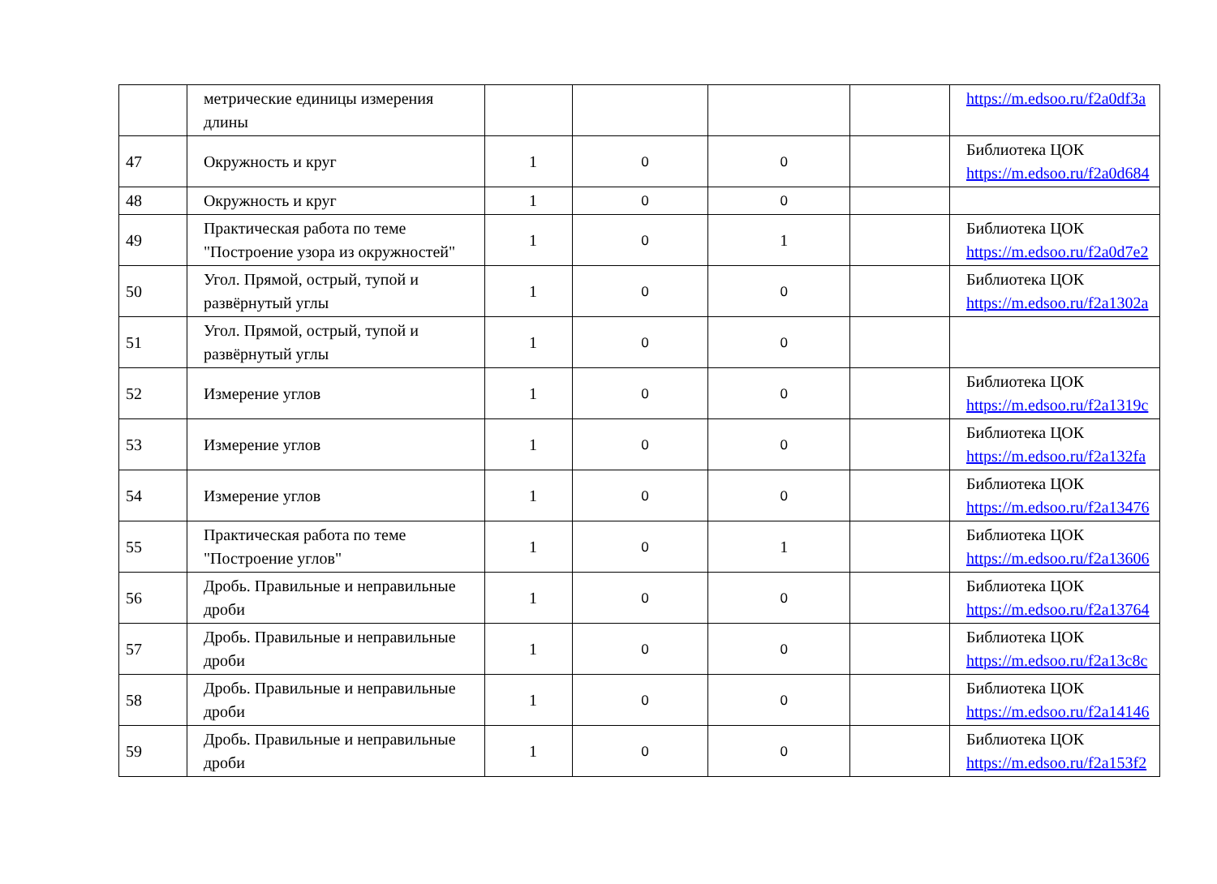| | метрические единицы измерения длины | | | | | https://m.edsoo.ru/f2a0df3a |
| 47 | Окружность и круг | 1 | 0 | 0 | | Библиотека ЦОК https://m.edsoo.ru/f2a0d684 |
| 48 | Окружность и круг | 1 | 0 | 0 | | |
| 49 | Практическая работа по теме "Построение узора из окружностей" | 1 | 0 | 1 | | Библиотека ЦОК https://m.edsoo.ru/f2a0d7e2 |
| 50 | Угол. Прямой, острый, тупой и развёрнутый углы | 1 | 0 | 0 | | Библиотека ЦОК https://m.edsoo.ru/f2a1302a |
| 51 | Угол. Прямой, острый, тупой и развёрнутый углы | 1 | 0 | 0 | | |
| 52 | Измерение углов | 1 | 0 | 0 | | Библиотека ЦОК https://m.edsoo.ru/f2a1319c |
| 53 | Измерение углов | 1 | 0 | 0 | | Библиотека ЦОК https://m.edsoo.ru/f2a132fa |
| 54 | Измерение углов | 1 | 0 | 0 | | Библиотека ЦОК https://m.edsoo.ru/f2a13476 |
| 55 | Практическая работа по теме "Построение углов" | 1 | 0 | 1 | | Библиотека ЦОК https://m.edsoo.ru/f2a13606 |
| 56 | Дробь. Правильные и неправильные дроби | 1 | 0 | 0 | | Библиотека ЦОК https://m.edsoo.ru/f2a13764 |
| 57 | Дробь. Правильные и неправильные дроби | 1 | 0 | 0 | | Библиотека ЦОК https://m.edsoo.ru/f2a13c8c |
| 58 | Дробь. Правильные и неправильные дроби | 1 | 0 | 0 | | Библиотека ЦОК https://m.edsoo.ru/f2a14146 |
| 59 | Дробь. Правильные и неправильные дроби | 1 | 0 | 0 | | Библиотека ЦОК https://m.edsoo.ru/f2a153f2 |